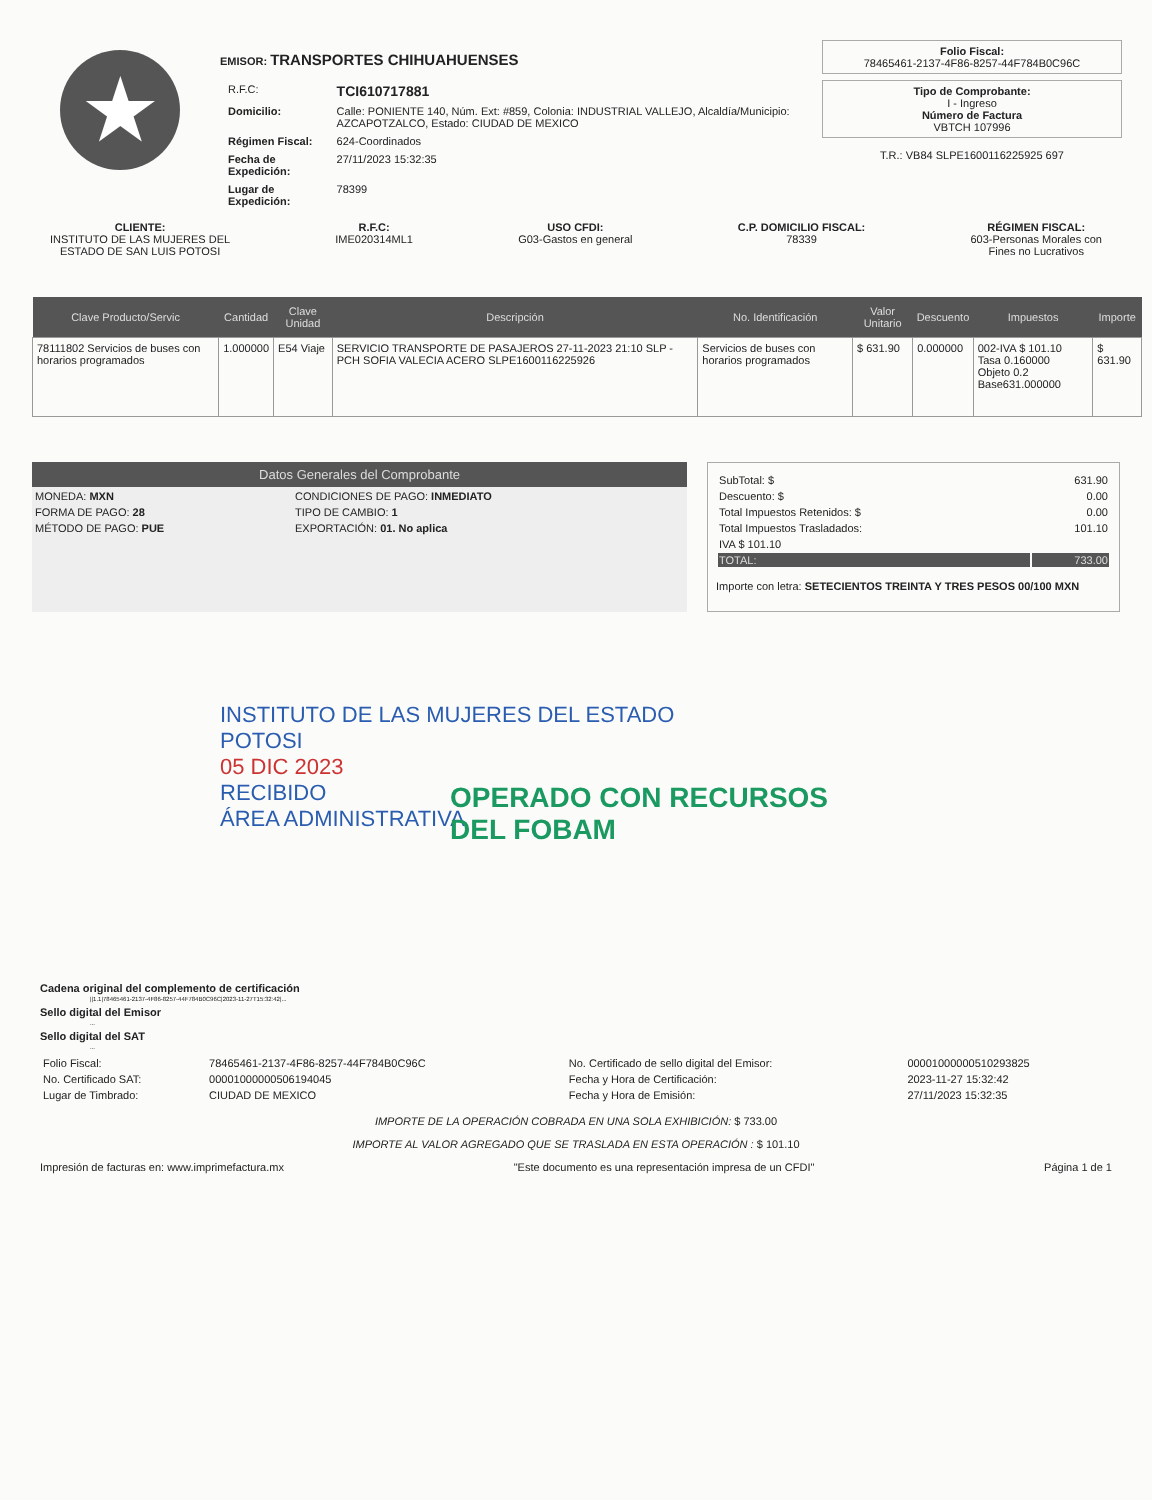★
EMISOR: TRANSPORTES CHIHUAHUENSES
| R.F.C: | TCI610717881 |
| Domicilio: | Calle: PONIENTE 140, Núm. Ext: #859, Colonia: INDUSTRIAL VALLEJO, Alcaldía/Municipio: AZCAPOTZALCO, Estado: CIUDAD DE MEXICO |
| Régimen Fiscal: | 624-Coordinados |
| Fecha de Expedición: | 27/11/2023 15:32:35 |
| Lugar de Expedición: | 78399 |
Folio Fiscal:
78465461-2137-4F86-8257-44F784B0C96C
Tipo de Comprobante:
I - Ingreso
Número de Factura
VBTCH 107996
T.R.: VB84 SLPE1600116225925 697
CLIENTE:
INSTITUTO DE LAS MUJERES DEL
ESTADO DE SAN LUIS POTOSI
R.F.C:
IME020314ML1
USO CFDI:
G03-Gastos en general
C.P. DOMICILIO FISCAL:
78339
RÉGIMEN FISCAL:
603-Personas Morales con
Fines no Lucrativos
| Clave Producto/Servic | Cantidad | Clave Unidad | Descripción | No. Identificación | Valor Unitario | Descuento | Impuestos | Importe |
| --- | --- | --- | --- | --- | --- | --- | --- | --- |
| 78111802 Servicios de buses con horarios programados | 1.000000 | E54 Viaje | SERVICIO TRANSPORTE DE PASAJEROS 27-11-2023 21:10 SLP - PCH SOFIA VALECIA ACERO SLPE1600116225926 | Servicios de buses con horarios programados | $ 631.90 | 0.000000 | 002-IVA $ 101.10 Tasa 0.160000 Objeto 0.2 Base631.000000 | $ 631.90 |
Datos Generales del Comprobante
| MONEDA: MXN | CONDICIONES DE PAGO: INMEDIATO |
| FORMA DE PAGO: 28 | TIPO DE CAMBIO: 1 |
| MÉTODO DE PAGO: PUE | EXPORTACIÓN: 01. No aplica |
| SubTotal: $ | 631.90 |
| Descuento: $ | 0.00 |
| Total Impuestos Retenidos: $ | 0.00 |
| Total Impuestos Trasladados: | 101.10 |
| IVA $ 101.10 | |
| TOTAL: | 733.00 |
Importe con letra: SETECIENTOS TREINTA Y TRES PESOS 00/100 MXN
INSTITUTO DE LAS MUJERES DEL ESTADO
POTOSI
05 DIC 2023
RECIBIDO
ÁREA ADMINISTRATIVA
OPERADO CON RECURSOS
DEL FOBAM
Cadena original del complemento de certificación
||1.1|78465461-2137-4F86-8257-44F784B0C96C|2023-11-27T15:32:42|...
Sello digital del Emisor
...
Sello digital del SAT
...
| Folio Fiscal: | 78465461-2137-4F86-8257-44F784B0C96C | No. Certificado de sello digital del Emisor: | 00001000000510293825 |
| No. Certificado SAT: | 00001000000506194045 | Fecha y Hora de Certificación: | 2023-11-27 15:32:42 |
| Lugar de Timbrado: | CIUDAD DE MEXICO | Fecha y Hora de Emisión: | 27/11/2023 15:32:35 |
IMPORTE DE LA OPERACIÓN COBRADA EN UNA SOLA EXHIBICIÓN: $ 733.00
IMPORTE AL VALOR AGREGADO QUE SE TRASLADA EN ESTA OPERACIÓN : $ 101.10
Impresión de facturas en: www.imprimefactura.mx "Este documento es una representación impresa de un CFDI" Página 1 de 1